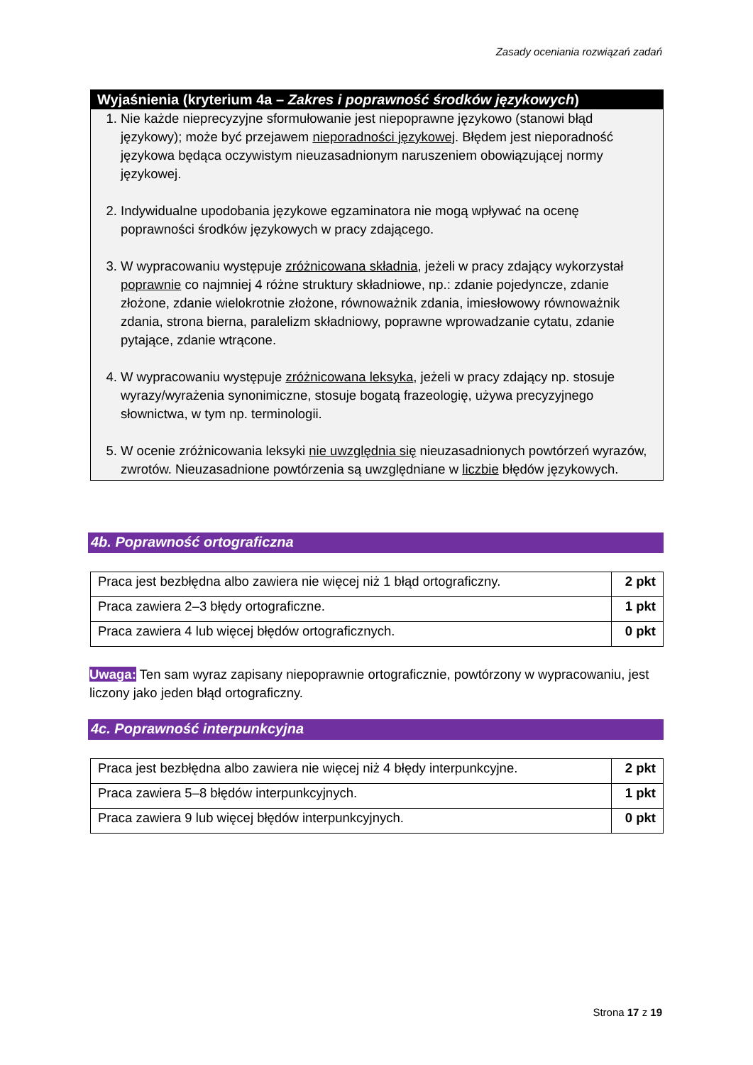Zasady oceniania rozwiązań zadań
Wyjaśnienia (kryterium 4a – Zakres i poprawność środków językowych)
1. Nie każde nieprecyzyjne sformułowanie jest niepoprawne językowo (stanowi błąd językowy); może być przejawem nieporadności językowej. Błędem jest nieporadność językowa będąca oczywistym nieuzasadnionym naruszeniem obowiązującej normy językowej.
2. Indywidualne upodobania językowe egzaminatora nie mogą wpływać na ocenę poprawności środków językowych w pracy zdającego.
3. W wypracowaniu występuje zróżnicowana składnia, jeżeli w pracy zdający wykorzystał poprawnie co najmniej 4 różne struktury składniowe, np.: zdanie pojedyncze, zdanie złożone, zdanie wielokrotnie złożone, równoważnik zdania, imiesłowowy równoważnik zdania, strona bierna, paralelizm składniowy, poprawne wprowadzanie cytatu, zdanie pytające, zdanie wtrącone.
4. W wypracowaniu występuje zróżnicowana leksyka, jeżeli w pracy zdający np. stosuje wyrazy/wyrażenia synonimiczne, stosuje bogatą frazeologię, używa precyzyjnego słownictwa, w tym np. terminologii.
5. W ocenie zróżnicowania leksyki nie uwzględnia się nieuzasadnionych powtórzeń wyrazów, zwrotów. Nieuzasadnione powtórzenia są uwzględniane w liczbie błędów językowych.
4b. Poprawność ortograficzna
| Praca jest bezbłędna albo zawiera nie więcej niż 1 błąd ortograficzny. | 2 pkt |
| Praca zawiera 2–3 błędy ortograficzne. | 1 pkt |
| Praca zawiera 4 lub więcej błędów ortograficznych. | 0 pkt |
Uwaga: Ten sam wyraz zapisany niepoprawnie ortograficznie, powtórzony w wypracowaniu, jest liczony jako jeden błąd ortograficzny.
4c. Poprawność interpunkcyjna
| Praca jest bezbłędna albo zawiera nie więcej niż 4 błędy interpunkcyjne. | 2 pkt |
| Praca zawiera 5–8 błędów interpunkcyjnych. | 1 pkt |
| Praca zawiera 9 lub więcej błędów interpunkcyjnych. | 0 pkt |
Strona 17 z 19